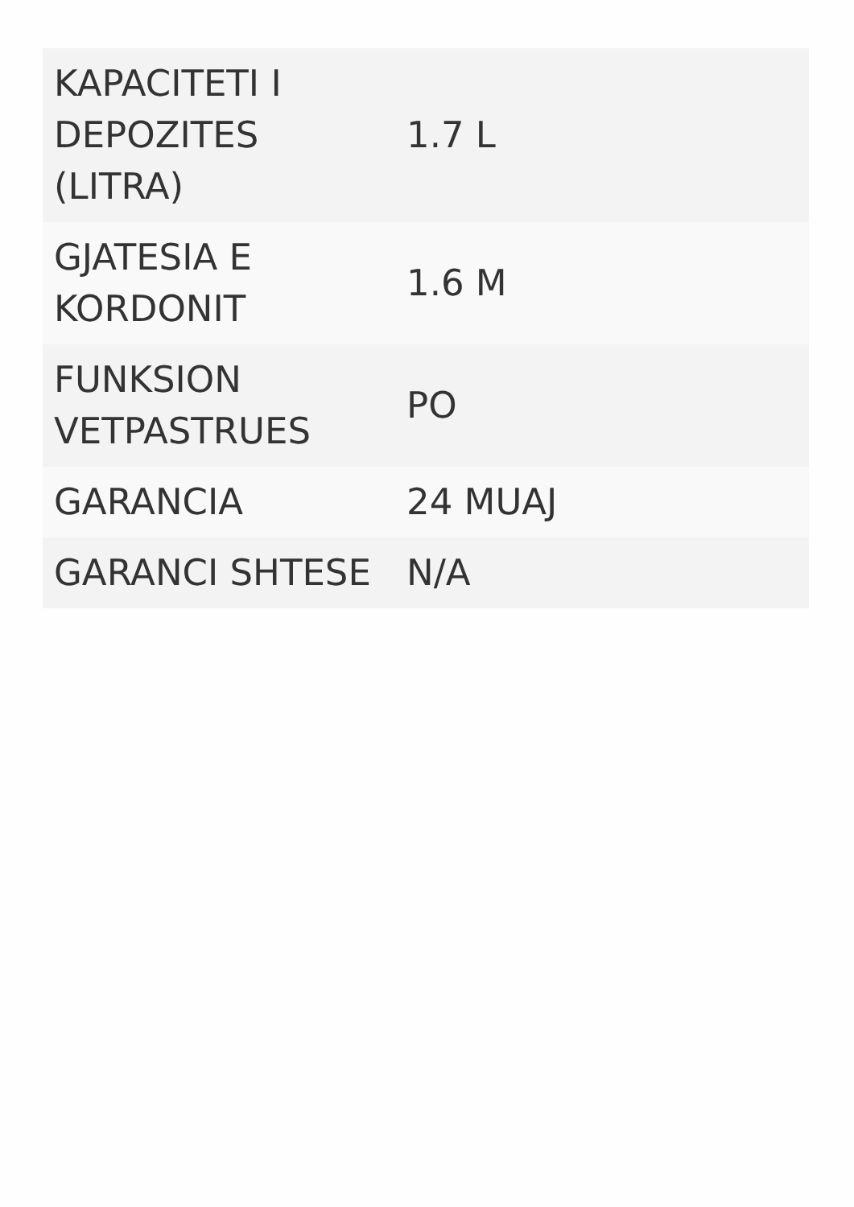| KAPACITETI I DEPOZITES (LITRA) | 1.7 L |
| GJATESIA E KORDONIT | 1.6 M |
| FUNKSION VETPASTRUES | PO |
| GARANCIA | 24 MUAJ |
| GARANCI SHTESE | N/A |